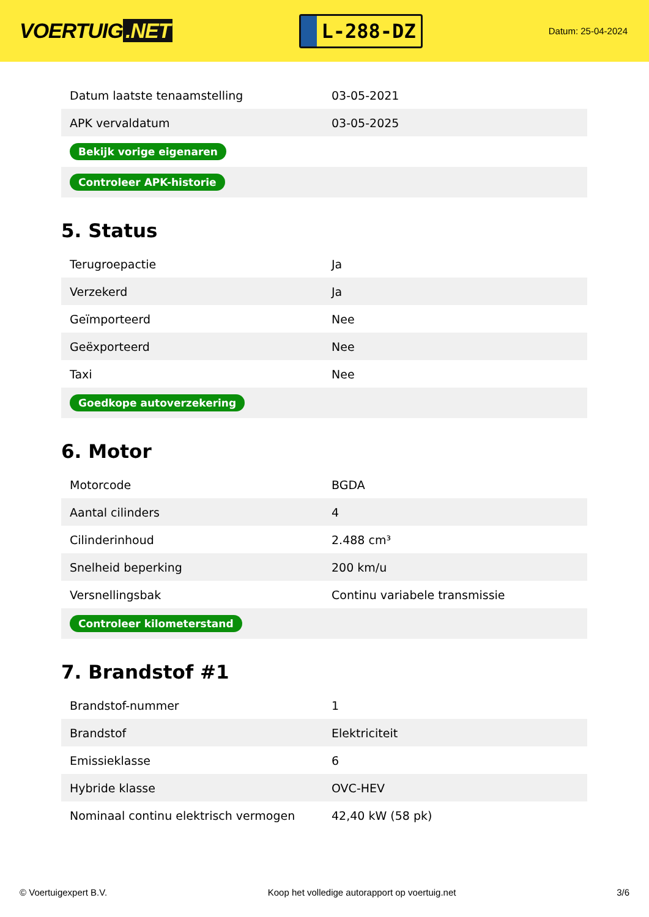VOERTUIG.NET
L-288-DZ
Datum: 25-04-2024
| Datum laatste tenaamstelling | 03-05-2021 |
| APK vervaldatum | 03-05-2025 |
| Bekijk vorige eigenaren | |
| Controleer APK-historie | |
5. Status
| Terugroepactie | Ja |
| Verzekerd | Ja |
| Geïmporteerd | Nee |
| Geëxporteerd | Nee |
| Taxi | Nee |
| Goedkope autoverzekering | |
6. Motor
| Motorcode | BGDA |
| Aantal cilinders | 4 |
| Cilinderinhoud | 2.488 cm³ |
| Snelheid beperking | 200 km/u |
| Versnellingsbak | Continu variabele transmissie |
| Controleer kilometerstand | |
7. Brandstof #1
| Brandstof-nummer | 1 |
| Brandstof | Elektriciteit |
| Emissieklasse | 6 |
| Hybride klasse | OVC-HEV |
| Nominaal continu elektrisch vermogen | 42,40 kW (58 pk) |
© Voertuigexpert B.V. Koop het volledige autorapport op voertuig.net 3/6